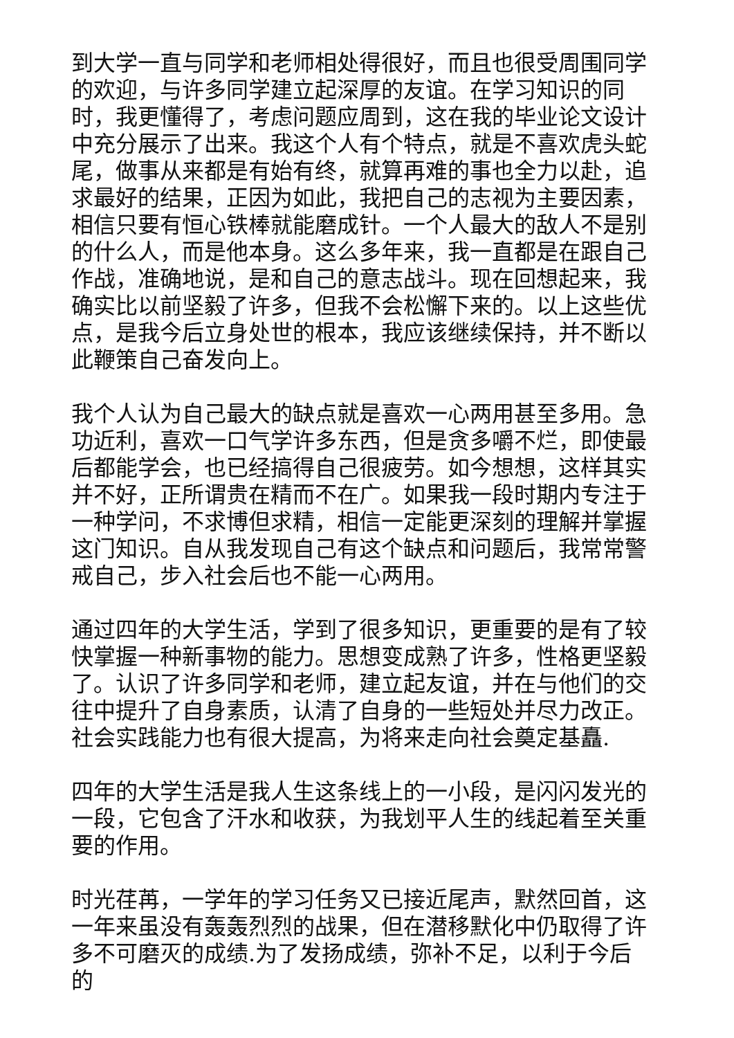到大学一直与同学和老师相处得很好，而且也很受周围同学的欢迎，与许多同学建立起深厚的友谊。在学习知识的同时，我更懂得了，考虑问题应周到，这在我的毕业论文设计中充分展示了出来。我这个人有个特点，就是不喜欢虎头蛇尾，做事从来都是有始有终，就算再难的事也全力以赴，追求最好的结果，正因为如此，我把自己的志视为主要因素，相信只要有恒心铁棒就能磨成针。一个人最大的敌人不是别的什么人，而是他本身。这么多年来，我一直都是在跟自己作战，准确地说，是和自己的意志战斗。现在回想起来，我确实比以前坚毅了许多，但我不会松懈下来的。以上这些优点，是我今后立身处世的根本，我应该继续保持，并不断以此鞭策自己奋发向上。
我个人认为自己最大的缺点就是喜欢一心两用甚至多用。急功近利，喜欢一口气学许多东西，但是贪多嚼不烂，即使最后都能学会，也已经搞得自己很疲劳。如今想想，这样其实并不好，正所谓贵在精而不在广。如果我一段时期内专注于一种学问，不求博但求精，相信一定能更深刻的理解并掌握这门知识。自从我发现自己有这个缺点和问题后，我常常警戒自己，步入社会后也不能一心两用。
通过四年的大学生活，学到了很多知识，更重要的是有了较快掌握一种新事物的能力。思想变成熟了许多，性格更坚毅了。认识了许多同学和老师，建立起友谊，并在与他们的交往中提升了自身素质，认清了自身的一些短处并尽力改正。社会实践能力也有很大提高，为将来走向社会奠定基矗.
四年的大学生活是我人生这条线上的一小段，是闪闪发光的一段，它包含了汗水和收获，为我划平人生的线起着至关重要的作用。
时光荏苒，一学年的学习任务又已接近尾声，默然回首，这一年来虽没有轰轰烈烈的战果，但在潜移默化中仍取得了许多不可磨灭的成绩.为了发扬成绩，弥补不足，以利于今后的